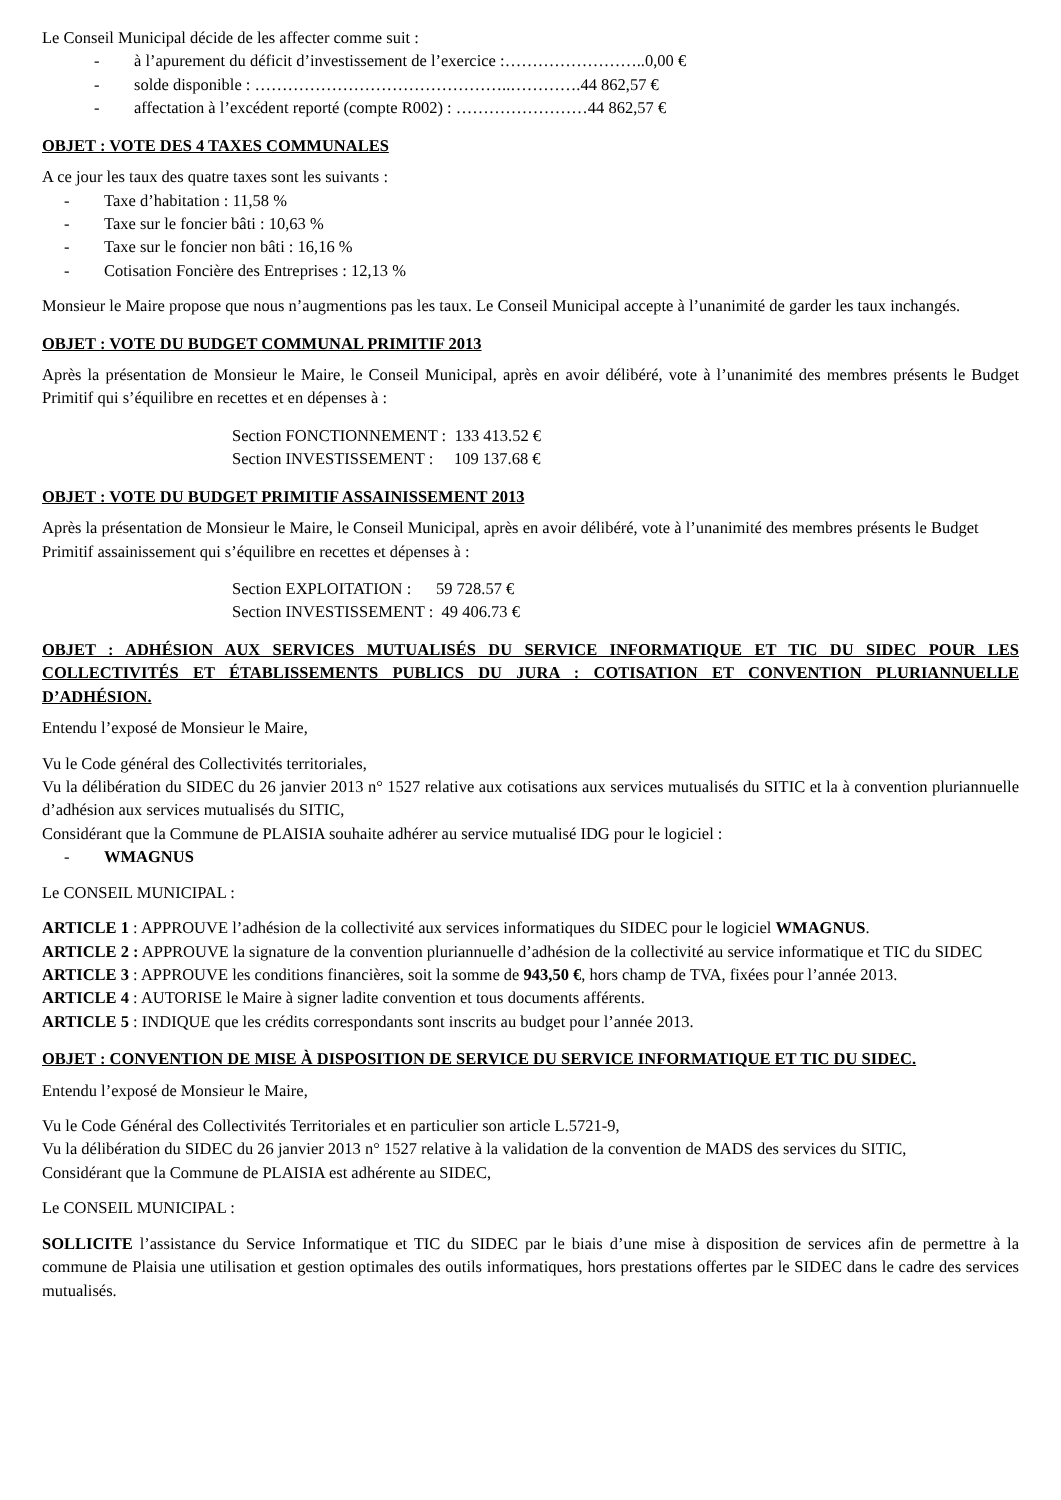Le Conseil Municipal décide de les affecter comme suit :
- à l’apurement du déficit d’investissement de l’exercice :……………………..0,00 €
- solde disponible : ………………………………………..………….44 862,57 €
- affectation à l’excédent reporté (compte R002) : ……………………44 862,57 €
OBJET : VOTE DES 4 TAXES COMMUNALES
A ce jour les taux des quatre taxes sont les suivants :
- Taxe d’habitation : 11,58 %
- Taxe sur le foncier bâti : 10,63 %
- Taxe sur le foncier non bâti : 16,16 %
- Cotisation Foncière des Entreprises : 12,13 %
Monsieur le Maire propose que nous n’augmentions pas les taux. Le Conseil Municipal accepte à l’unanimité de garder les taux inchangés.
OBJET : VOTE DU BUDGET COMMUNAL PRIMITIF 2013
Après la présentation de Monsieur le Maire, le Conseil Municipal, après en avoir délibéré, vote à l’unanimité des membres présents le Budget Primitif qui s’équilibre en recettes et en dépenses à :
Section FONCTIONNEMENT : 133 413.52 €
Section INVESTISSEMENT : 109 137.68 €
OBJET : VOTE DU BUDGET PRIMITIF ASSAINISSEMENT 2013
Après la présentation de Monsieur le Maire, le Conseil Municipal, après en avoir délibéré, vote à l’unanimité des membres présents le Budget Primitif assainissement qui s’équilibre en recettes et dépenses à :
Section EXPLOITATION : 59 728.57 €
Section INVESTISSEMENT : 49 406.73 €
OBJET : ADHÉSION AUX SERVICES MUTUALISÉS DU SERVICE INFORMATIQUE ET TIC DU SIDEC POUR LES COLLECTIVITÉS ET ÉTABLISSEMENTS PUBLICS DU JURA : COTISATION ET CONVENTION PLURIANNUELLE D’ADHÉSION.
Entendu l’exposé de Monsieur le Maire,
Vu le Code général des Collectivités territoriales,
Vu la délibération du SIDEC du 26 janvier 2013 n° 1527 relative aux cotisations aux services mutualisés du SITIC et la à convention pluriannuelle d’adhésion aux services mutualisés du SITIC,
Considérant que la Commune de PLAISIA souhaite adhérer au service mutualisé IDG pour le logiciel :
- WMAGNUS
Le CONSEIL MUNICIPAL :
ARTICLE 1 : APPROUVE l’adhésion de la collectivité aux services informatiques du SIDEC pour le logiciel WMAGNUS.
ARTICLE 2 : APPROUVE la signature de la convention pluriannuelle d’adhésion de la collectivité au service informatique et TIC du SIDEC
ARTICLE 3 : APPROUVE les conditions financières, soit la somme de 943,50 €, hors champ de TVA, fixées pour l’année 2013.
ARTICLE 4 : AUTORISE le Maire à signer ladite convention et tous documents afférents.
ARTICLE 5 : INDIQUE que les crédits correspondants sont inscrits au budget pour l’année 2013.
OBJET : CONVENTION DE MISE À DISPOSITION DE SERVICE DU SERVICE INFORMATIQUE ET TIC DU SIDEC.
Entendu l’exposé de Monsieur le Maire,
Vu le Code Général des Collectivités Territoriales et en particulier son article L.5721-9,
Vu la délibération du SIDEC du 26 janvier 2013 n° 1527 relative à la validation de la convention de MADS des services du SITIC,
Considérant que la Commune de PLAISIA est adhérente au SIDEC,
Le CONSEIL MUNICIPAL :
SOLLICITE l’assistance du Service Informatique et TIC du SIDEC par le biais d’une mise à disposition de services afin de permettre à la commune de Plaisia une utilisation et gestion optimales des outils informatiques, hors prestations offertes par le SIDEC dans le cadre des services mutualisés.